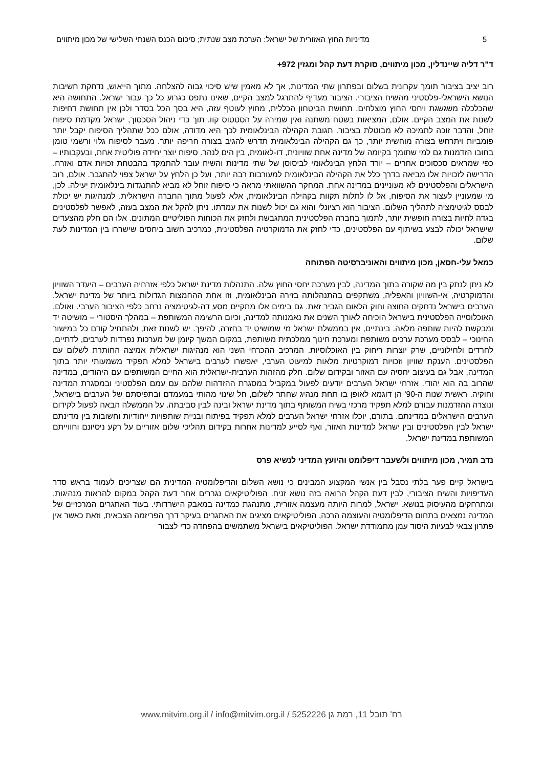5 מדיניות החוץ האזורית של ישראל: הערכת מצב שנתית; סיכום הכנס השנתי השלישי של מכון מיתווים
ד"ר דליה שיינדלין, מכון מיתווים, סוקרת דעת קהל ומגזין 972+
רוב יציב בציבור תומך עקרונית בשלום ובפתרון שתי המדינות, אך לא מאמין שיש סיכוי גבוה להצלחה. מתוך הייאוש, נדחקת חשיבות הנושא הישראלי-פלסטיני מהשיח הציבורי. הציבור מעדיף להתרגל למצב הקיים, שאינו נתפס כגרוע כל כך עבור ישראל. התחושה היא שהכלכלה משגשגת ויחסי החוץ מוצלחים. תחושת הביטחון הכללית, מחוץ לעוטף עזה, היא בסך הכל בסדר ולכן אין תחושת דחיפות לשנות את המצב הקיים. אולם, המציאות בשטח משתנה ואין שמירה על הסטטוס קוו. תוך כדי ניהול הסכסוך, ישראל מקדמת סיפוח זוחל, והדבר זוכה לתמיכה לא מבוטלת בציבור. תגובת הקהילה הבינלאומית לכך היא מדודה, אולם ככל שתהליך הסיפוח יקבל יותר פומביות ויתרחש בצורה מוחשית יותר, כך גם הקהילה הבינלאומית תדרש להגיב בצורה חריפה יותר. מעבר לסיפוח גלוי ורשמי טומן בחובו הזדמנות גם למי שתומך בקיומה של מדינה אחת שוויונית, דו-לאומית, בין הים לנהר. סיפוח יוצר יחידה פוליטית אחת, ובעקבותיו – כפי שמראים סכסוכים אחרים – יורד הלחץ הבינלאומי לביסוסן של שתי מדינות והשיח עובר להתמקד בהבטחת זכויות אדם ואזרח. הדרישה לזכויות אלו מביאה בדרך כלל את הקהילה הבינלאומית למעורבות רבה יותר, ועל כן הלחץ על ישראל צפוי להתגבר. אולם, רוב הישראלים והפלסטינים לא מעוניינים במדינה אחת. המחקר ההשוואתי מראה כי סיפוח זוחל לא מביא להתנגדות בינלאומית יעילה. לכן, מי שמעוניין לעצור את הסיפוח, אל לו לתלות תקוות בקהילה הבינלאומית, אלא לפעול מתוך החברה הישראלית. למנהיגות יש יכולת לבסס לגיטימציה לתהליך השלום. הציבור הוא רציונלי והוא גם יכול לשנות את עמדתו. ניתן להקל את המצב בעזה, לאפשר לפלסטינים בגדה לחיות בצורה חופשית יותר, לתמוך בחברה הפלסטינית המתגבשת ולחזק את הכוחות הפוליטיים המתונים. אלו הם חלק מהצעדים שישראל יכולה לבצע בשיתוף עם הפלסטינים, כדי לחזק את הדמוקרטיה הפלסטינית, כמרכיב חשוב ביחסים שישררו בין המדינות לעת שלום.
כמאל עלי-חסאן, מכון מיתווים והאוניברסיטה הפתוחה
לא ניתן לנתק בין מה שקורה בתוך המדינה, לבין מערכת יחסי החוץ שלה. התנהלות מדינת ישראל כלפי אזרחיה הערבים – היעדר השוויון והדמוקרטיה, אי-השוויון והאפליה, משתקפים בהתנהלותה בזירה הבינלאומית, וזו אחת ההחמצות הגדולות ביותר של מדינת ישראל. הערבים בישראל נדחקים החוצה וחוק הלאום הגביר זאת. גם בימים אלו מתקיים מסע דה-לגיטימציה נרחב כלפי הציבור הערבי. ואולם, האוכלוסייה הפלסטינית בישראל הוכיחה לאורך השנים את נאמנותה למדינה, וכיום הרשימה המשותפת – במהלך היסטורי – מושיטה יד ומבקשת להיות שותפה מלאה. בינתיים, אין בממשלת ישראל מי שמושיט יד בחזרה, להיפך. יש לשנות זאת, ולהתחיל קודם כל במישור החינוכי – לבסס מערכת ערכים משותפת ומערכת חינוך ממלכתית משותפת, במקום המשך קיומן של מערכות נפרדות לערבים, לדתיים, לחרדים ולחילוניים, שרק יוצרות ריחוק בין האוכלוסיות. המרכיב ההכרחי השני הוא מנהיגות ישראלית אמיצה החותרת לשלום עם הפלסטינים. הענקת שוויון וזכויות דמוקרטיות מלאות למיעוט הערבי, יאפשרו לערבים בישראל למלא תפקיד משמעותי יותר בתוך המדינה, אבל גם בעיצוב יחסיה עם האזור ובקידום שלום. חלק מהזהות הערבית-ישראלית הוא החיים המשותפים עם היהודים, במדינה שהרוב בה הוא יהודי. אזרחי ישראל הערבים יודעים לפעול במקביל במסגרת ההזדהות שלהם עם עמם הפלסטיני ובמסגרת המדינה וחוקיה. ראשית שנות ה-90' הן דוגמא לאופן בו תחת מנהיג שחתר לשלום, חל שינוי מהותי במעמדם ובתפיסתם של הערבים בישראל, ונוצרה ההזדמנות עבורם למלא תפקיד מרכזי בשיח המשותף בתוך מדינת ישראל ובינה לבין סביבתה. על הממשלה הבאה לפעול לקידום הערבים הישראלים במדינתם. בתורם, יוכלו אזרחי ישראל הערבים למלא תפקיד בפיתוח ובניית שותפויות ייחודיות וחשובות בין מדינתם ישראל לבין הפלסטינים ובין ישראל למדינות האזור, ואף לסייע למדינות אחרות בקידום תהליכי שלום אזוריים על רקע ניסיונם וחווייתם המשותפת במדינת ישראל.
נדב תמיר, מכון מיתווים ולשעבר דיפלומט והיועץ המדיני לנשיא פרס
בישראל קיים פער בלתי נסבל בין אנשי המקצוע המבינים כי נושא השלום והדיפלומטיה המדינית הם שצריכים לעמוד בראש סדר העדיפויות והשיח הציבורי, לבין דעת הקהל הרואה בזה נושא זניח. הפוליטיקאים נגררים אחר דעת הקהל במקום להראות מנהיגות, ומתרחקים מהעיסוק בנושא. ישראל, למרות היותה מעצמה אזורית, מתנהגת כמדינה במאבק הישרדותי. בעוד האתגרים המרכזיים של המדינה נמצאים בתחום הדיפלומטיה והעוצמה הרכה, הפוליטיקאים מציגים את האתגרים בעיקר דרך הפריזמה הצבאית, וזאת כאשר אין פתרון צבאי לבעיות היסוד עמן מתמודדת ישראל. הפוליטיקאים בישראל משתמשים בהפחדה כדי לצבור
רח' תובל 11, רמת גן 5252226 / www.mitvim.org.il / info@mitvim.org.il